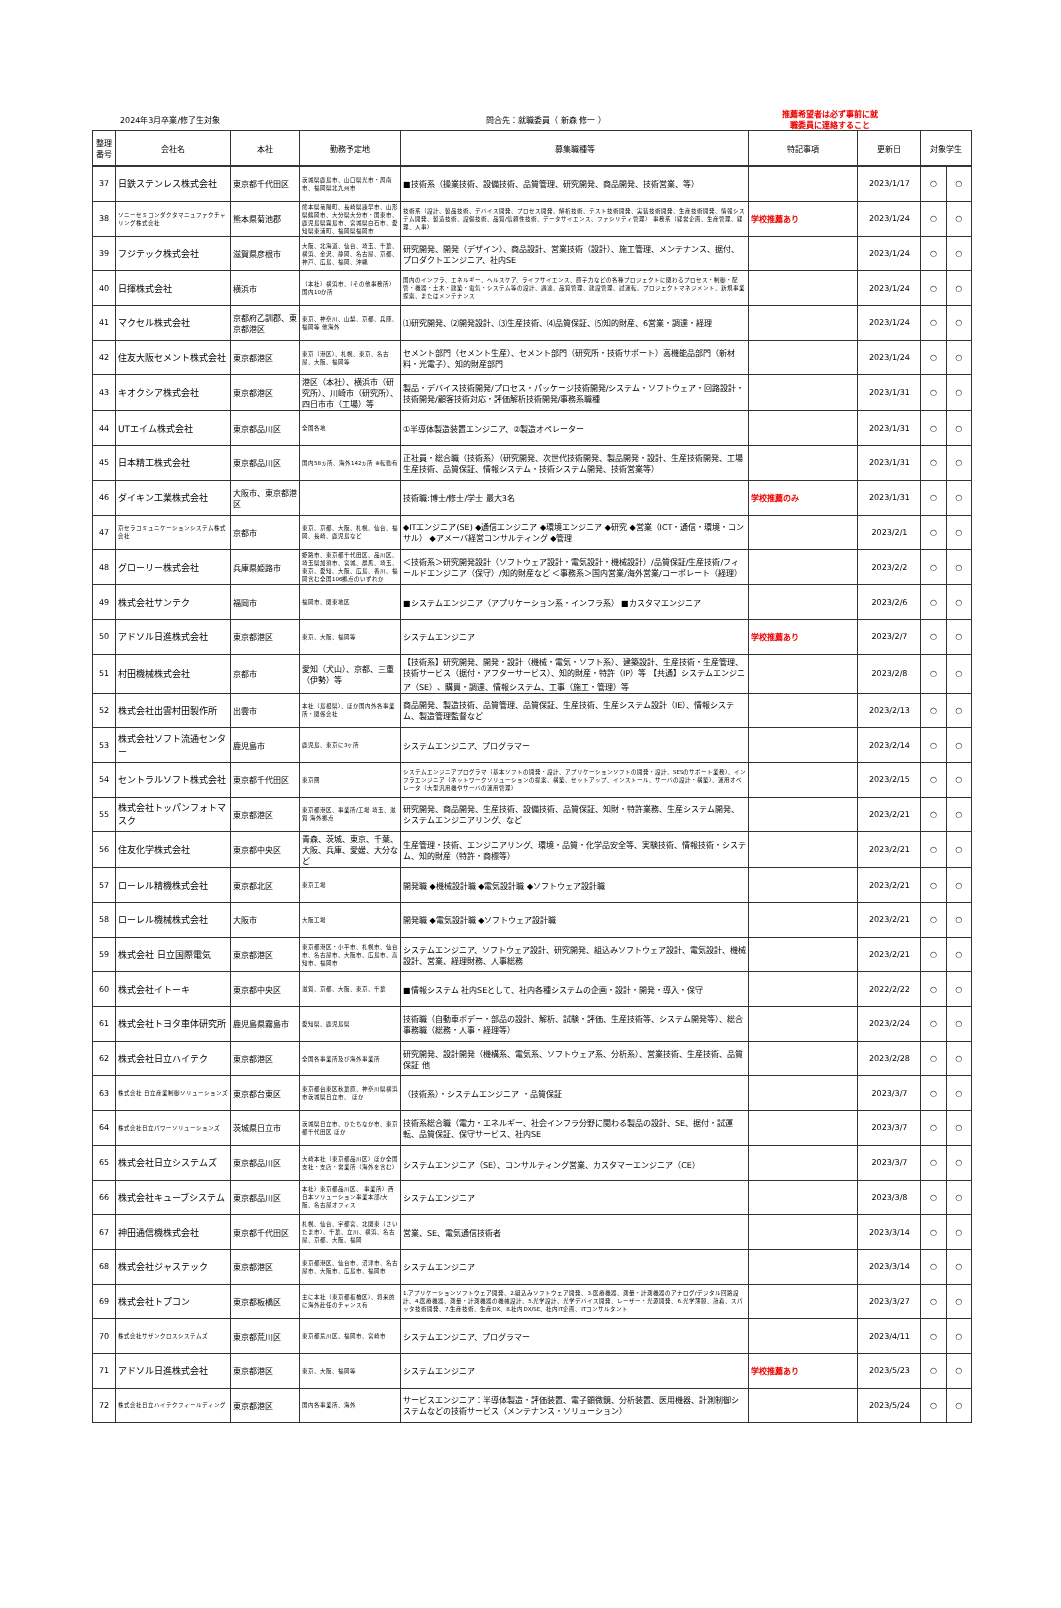2024年3月卒業/修了生対象 問合先：就職委員（ 新森 修一 ）
推薦希望者は必ず事前に就
職委員に連絡すること
| 整理番号 | 会社名 | 本社 | 勤務予定地 | 募集職種等 | 特記事項 | 更新日 | 対象学生 | |
| --- | --- | --- | --- | --- | --- | --- | --- | --- |
| 37 | 日鉄ステンレス株式会社 | 東京都千代田区 | 茨城県鹿島市、山口県光市・周南市、福岡県北九州市 | ■技術系（操業技術、設備技術、品質管理、研究開発、商品開発、技術営業、等） | | 2023/1/17 | ○ | ○ |
| 38 | ソニーセミコンダクタマニュファクチャリング株式会社 | 熊本県菊池郡 | 熊本県菊陽町、長崎県諫早市、山形県鶴岡市、大分県大分市・国東市、鹿児島県霧島市、宮城県白石市、愛知県東浦町、福岡県福岡市 | 技術系（設計、製品技術、デバイス開発、プロセス開発、解析技術、テスト技術開発、実装技術開発、生産技術開発、情報システム開発、製造技術、設備技術、品質/信頼性技術、データサイエンス、ファシリティ管理） 事務系（経営企画、生産管理、経理、人事） | 学校推薦あり | 2023/1/24 | ○ | ○ |
| 39 | フジテック株式会社 | 滋賀県彦根市 | 大阪、北海道、仙台、埼玉、千葉、横浜、金沢、静岡、名古屋、京都、神戸、広島、福岡、沖縄 | 研究開発、開発（デザイン）、商品設計、営業技術（設計）、施工管理、メンテナンス、据付、プロダクトエンジニア、社内SE | | 2023/1/24 | ○ | ○ |
| 40 | 日揮株式会社 | 横浜市 | （本社）横浜市、（その他事務所）国内10か所 | 国内のインフラ、エネルギー、ヘルスケア、ライフサイエンス、原子力などの各種プロジェクトに関わるプロセス・制御・配管・機器・土木・建築・電気・システム等の設計、調達、品質管理、建設管理、試運転、プロジェクトマネジメント、新規事業探索、またはメンテナンス | | 2023/1/24 | ○ | ○ |
| 41 | マクセル株式会社 | 京都府乙訓郡、東京都港区 | 東京、神奈川、山梨、京都、兵庫、福岡等 他海外 | ⑴研究開発、⑵開発設計、⑶生産技術、⑷品質保証、⑸知的財産、6営業・調達・経理 | | 2023/1/24 | ○ | ○ |
| 42 | 住友大阪セメント株式会社 | 東京都港区 | 東京（港区）、札幌、東京、名古屋、大阪、福岡等 | セメント部門（セメント生産）、セメント部門（研究所・技術サポート）高機能品部門（新材料・光電子）、知的財産部門 | | 2023/1/24 | ○ | ○ |
| 43 | キオクシア株式会社 | 東京都港区 | 港区（本社）、横浜市（研究所）、川崎市（研究所）、四日市市（工場）等 | 製品・デバイス技術開発/プロセス・パッケージ技術開発/システム・ソフトウェア・回路設計・技術開発/顧客技術対応・評価解析技術開発/事務系職種 | | 2023/1/31 | ○ | ○ |
| 44 | UTエイム株式会社 | 東京都品川区 | 全国各地 | ①半導体製造装置エンジニア、②製造オペレーター | | 2023/1/31 | ○ | ○ |
| 45 | 日本精工株式会社 | 東京都品川区 | 国内58ヵ所、海外142ヵ所 ※転勤有 | 正社員・総合職（技術系）（研究開発、次世代技術開発、製品開発・設計、生産技術開発、工場生産技術、品質保証、情報システム・技術システム開発、技術営業等） | | 2023/1/31 | ○ | ○ |
| 46 | ダイキン工業株式会社 | 大阪市、東京都港区 | | 技術職:博士/修士/学士 最大3名 | 学校推薦のみ | 2023/1/31 | ○ | ○ |
| 47 | 京セラコミュニケーションシステム株式会社 | 京都市 | 東京、京都、大阪、札幌、仙台、福岡、長崎、鹿児島など | ◆ITエンジニア(SE) ◆通信エンジニア ◆環境エンジニア ◆研究 ◆営業（ICT・通信・環境・コンサル） ◆アメーバ経営コンサルティング ◆管理 | | 2023/2/1 | ○ | ○ |
| 48 | グローリー株式会社 | 兵庫県姫路市 | 姫路市、東京都千代田区、品川区、埼玉県加須市、宮城、群馬、埼玉、東京、愛知、大阪、広島、香川、福岡含む全国106拠点のいずれか | ＜技術系＞研究開発設計（ソフトウェア設計・電気設計・機械設計）/品質保証/生産技術/フィールドエンジニア（保守）/知的財産など ＜事務系＞国内営業/海外営業/コーポレート（経理） | | 2023/2/2 | ○ | ○ |
| 49 | 株式会社サンテク | 福岡市 | 福岡市、関東地区 | ■システムエンジニア（アプリケーション系・インフラ系） ■カスタマエンジニア | | 2023/2/6 | ○ | ○ |
| 50 | アドソル日進株式会社 | 東京都港区 | 東京、大阪、福岡等 | システムエンジニア | 学校推薦あり | 2023/2/7 | ○ | ○ |
| 51 | 村田機械株式会社 | 京都市 | 愛知（犬山）、京都、三重（伊勢）等 | 【技術系】研究開発、開発・設計（機械・電気・ソフト系）、建築設計、生産技術・生産管理、技術サービス（据付・アフターサービス）、知的財産・特許（IP）等 【共通】システムエンジニア（SE）、購買・調達、情報システム、工事（施工・管理）等 | | 2023/2/8 | ○ | ○ |
| 52 | 株式会社出雲村田製作所 | 出雲市 | 本社（島根県）、ほか国内外各事業所・関係会社 | 商品開発、製造技術、品質管理、品質保証、生産技術、生産システム設計（IE）、情報システム、製造管理監督など | | 2023/2/13 | ○ | ○ |
| 53 | 株式会社ソフト流通センター | 鹿児島市 | 鹿児島、東京に3ヶ所 | システムエンジニア、プログラマー | | 2023/2/14 | ○ | ○ |
| 54 | セントラルソフト株式会社 | 東京都千代田区 | 東京圏 | システムエンジニアプログラマ（基本ソフトの開発・設計、アプリケーションソフトの開発・設計、SESのサポート業務）、インフラエンジニア（ネットワークソリューションの提案、構築、セットアップ、インストール、サーバの設計・構築）、運用オペレータ（大型汎用機やサーバの運用管理） | | 2023/2/15 | ○ | ○ |
| 55 | 株式会社トッパンフォトマスク | 東京都港区 | 東京都港区、事業所/工場 埼玉、滋賀 海外拠点 | 研究開発、商品開発、生産技術、設備技術、品質保証、知財・特許業務、生産システム開発、システムエンジニアリング、など | | 2023/2/21 | ○ | ○ |
| 56 | 住友化学株式会社 | 東京都中央区 | 青森、茨城、東京、千葉、大阪、兵庫、愛媛、大分など | 生産管理・技術、エンジニアリング、環境・品質・化学品安全等、実験技術、情報技術・システム、知的財産（特許・商標等） | | 2023/2/21 | ○ | ○ |
| 57 | ローレル精機株式会社 | 東京都北区 | 東京工場 | 開発職 ◆機械設計職 ◆電気設計職 ◆ソフトウェア設計職 | | 2023/2/21 | ○ | ○ |
| 58 | ローレル機械株式会社 | 大阪市 | 大阪工場 | 開発職 ◆電気設計職 ◆ソフトウェア設計職 | | 2023/2/21 | ○ | ○ |
| 59 | 株式会社 日立国際電気 | 東京都港区 | 東京都港区・小平市、札幌市、仙台市、名古屋市、大阪市、広島市、高知市、福岡市 | システムエンジニア、ソフトウェア設計、研究開発、組込みソフトウェア設計、電気設計、機械設計、営業、経理財務、人事総務 | | 2023/2/21 | ○ | ○ |
| 60 | 株式会社イトーキ | 東京都中央区 | 滋賀、京都、大阪、東京、千葉 | ■情報システム 社内SEとして、社内各種システムの企画・設計・開発・導入・保守 | | 2022/2/22 | ○ | ○ |
| 61 | 株式会社トヨタ車体研究所 | 鹿児島県霧島市 | 愛知県、鹿児島県 | 技術職（自動車ボデー・部品の設計、解析、試験・評価、生産技術等、システム開発等）、総合事務職（総務・人事・経理等） | | 2023/2/24 | ○ | ○ |
| 62 | 株式会社日立ハイテク | 東京都港区 | 全国各事業所及び海外事業所 | 研究開発、設計開発（機構系、電気系、ソフトウェア系、分析系）、営業技術、生産技術、品質保証 他 | | 2023/2/28 | ○ | ○ |
| 63 | 株式会社 日立産業制御ソリューションズ | 東京都台東区 | 東京都台東区秋葉原、神奈川県横浜市茨城県日立市、 ほか | （技術系）・システムエンジニア ・品質保証 | | 2023/3/7 | ○ | ○ |
| 64 | 株式会社日立パワーソリューションズ | 茨城県日立市 | 茨城県日立市、ひたちなか市、東京都千代田区 ほか | 技術系総合職（電力・エネルギー、社会インフラ分野に関わる製品の設計、SE、据付・試運転、品質保証、保守サービス、社内SE | | 2023/3/7 | ○ | ○ |
| 65 | 株式会社日立システムズ | 東京都品川区 | 大崎本社（東京都品川区）ほか全国支社・支店・営業所（海外を含む） | システムエンジニア（SE）、コンサルティング営業、カスタマーエンジニア（CE） | | 2023/3/7 | ○ | ○ |
| 66 | 株式会社キューブシステム | 東京都品川区 | 本社）東京都品川区、 事業所）西日本ソリューション事業本部/大阪、名古屋オフィス | システムエンジニア | | 2023/3/8 | ○ | ○ |
| 67 | 神田通信機株式会社 | 東京都千代田区 | 札幌、仙台、宇都宮、北関東（さいたま市）、千葉、立川、横浜、名古屋、京都、大阪、福岡 | 営業、SE、電気通信技術者 | | 2023/3/14 | ○ | ○ |
| 68 | 株式会社ジャステック | 東京都港区 | 東京都港区、仙台市、沼津市、名古屋市、大阪市、広島市、福岡市 | システムエンジニア | | 2023/3/14 | ○ | ○ |
| 69 | 株式会社トプコン | 東京都板橋区 | 主に本社（東京都板橋区）、将来的に海外赴任のチャンス有 | 1.アプリケーションソフトウェア開発、2.組込みソフトウェア開発、3.医療機器、測量・計測機器のアナログ/デジタル回路設計、4.医療機器、測量・計測機器の機械設計、5.光学設計、光学デバイス開発、レーザー・光源開発、6.光学薄膜、蒸着、スパッタ技術開発、7.生産技術、生産DX、8.社内DX/SE、社内IT企画、ITコンサルタント | | 2023/3/27 | ○ | ○ |
| 70 | 株式会社サザンクロスシステムズ | 東京都荒川区 | 東京都荒川区、福岡市、宮崎市 | システムエンジニア、プログラマー | | 2023/4/11 | ○ | ○ |
| 71 | アドソル日進株式会社 | 東京都港区 | 東京、大阪、福岡等 | システムエンジニア | 学校推薦あり | 2023/5/23 | ○ | ○ |
| 72 | 株式会社日立ハイテクフィールディング | 東京都港区 | 国内各事業所、海外 | サービスエンジニア：半導体製造・評価装置、電子顕微鏡、分析装置、医用機器、計測制御システムなどの技術サービス（メンテナンス・ソリューション） | | 2023/5/24 | ○ | ○ |